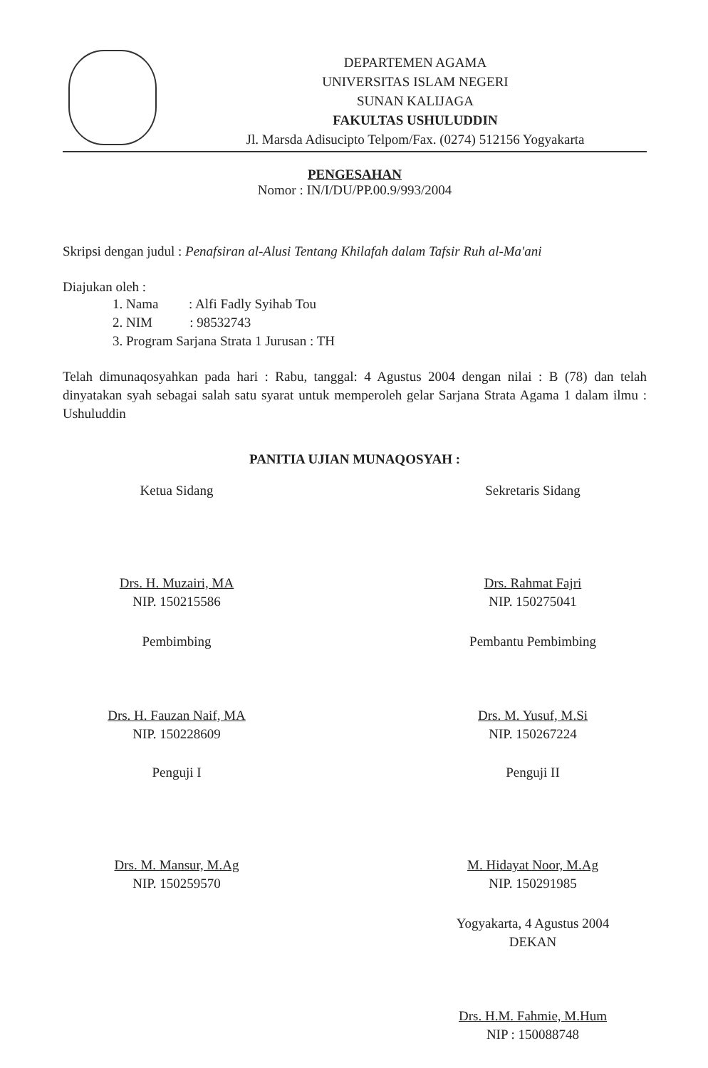DEPARTEMEN AGAMA
UNIVERSITAS ISLAM NEGERI
SUNAN KALIJAGA
FAKULTAS USHULUDDIN
Jl. Marsda Adisucipto Telpom/Fax. (0274) 512156 Yogyakarta
PENGESAHAN
Nomor : IN/I/DU/PP.00.9/993/2004
Skripsi dengan judul : Penafsiran al-Alusi Tentang Khilafah dalam Tafsir Ruh al-Ma'ani
Diajukan oleh :
1. Nama : Alfi Fadly Syihab Tou
2. NIM : 98532743
3. Program Sarjana Strata 1 Jurusan : TH
Telah dimunaqosyahkan pada hari : Rabu, tanggal: 4 Agustus 2004 dengan nilai : B (78) dan telah dinyatakan syah sebagai salah satu syarat untuk memperoleh gelar Sarjana Strata Agama 1 dalam ilmu : Ushuluddin
PANITIA UJIAN MUNAQOSYAH :
Ketua Sidang
Drs. H. Muzairi, MA
NIP. 150215586
Sekretaris Sidang
Drs. Rahmat Fajri
NIP. 150275041
Pembimbing
Drs. H. Fauzan Naif, MA
NIP. 150228609
Pembantu Pembimbing
Drs. M. Yusuf, M.Si
NIP. 150267224
Penguji I
Drs. M. Mansur, M.Ag
NIP. 150259570
Penguji II
M. Hidayat Noor, M.Ag
NIP. 150291985
Yogyakarta, 4 Agustus 2004
DEKAN
Drs. H.M. Fahmie, M.Hum
NIP : 150088748